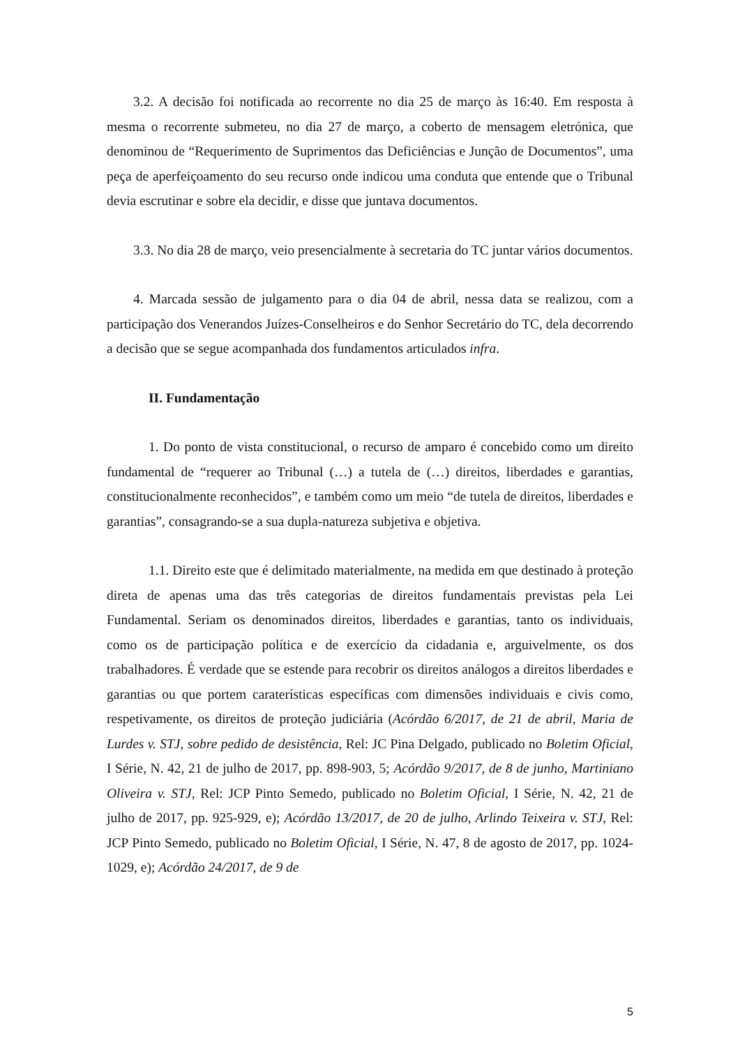3.2. A decisão foi notificada ao recorrente no dia 25 de março às 16:40. Em resposta à mesma o recorrente submeteu, no dia 27 de março, a coberto de mensagem eletrónica, que denominou de “Requerimento de Suprimentos das Deficiências e Junção de Documentos”, uma peça de aperfeiçoamento do seu recurso onde indicou uma conduta que entende que o Tribunal devia escrutinar e sobre ela decidir, e disse que juntava documentos.
3.3. No dia 28 de março, veio presencialmente à secretaria do TC juntar vários documentos.
4. Marcada sessão de julgamento para o dia 04 de abril, nessa data se realizou, com a participação dos Venerandos Juízes-Conselheiros e do Senhor Secretário do TC, dela decorrendo a decisão que se segue acompanhada dos fundamentos articulados infra.
II. Fundamentação
1. Do ponto de vista constitucional, o recurso de amparo é concebido como um direito fundamental de “requerer ao Tribunal (…) a tutela de (…) direitos, liberdades e garantias, constitucionalmente reconhecidos”, e também como um meio “de tutela de direitos, liberdades e garantias”, consagrando-se a sua dupla-natureza subjetiva e objetiva.
1.1. Direito este que é delimitado materialmente, na medida em que destinado à proteção direta de apenas uma das três categorias de direitos fundamentais previstas pela Lei Fundamental. Seriam os denominados direitos, liberdades e garantias, tanto os individuais, como os de participação política e de exercício da cidadania e, arguivelmente, os dos trabalhadores. É verdade que se estende para recobrir os direitos análogos a direitos liberdades e garantias ou que portem caraterísticas específicas com dimensões individuais e civis como, respetivamente, os direitos de proteção judiciária (Acórdão 6/2017, de 21 de abril, Maria de Lurdes v. STJ, sobre pedido de desistência, Rel: JC Pina Delgado, publicado no Boletim Oficial, I Série, N. 42, 21 de julho de 2017, pp. 898-903, 5; Acórdão 9/2017, de 8 de junho, Martiniano Oliveira v. STJ, Rel: JCP Pinto Semedo, publicado no Boletim Oficial, I Série, N. 42, 21 de julho de 2017, pp. 925-929, e); Acórdão 13/2017, de 20 de julho, Arlindo Teixeira v. STJ, Rel: JCP Pinto Semedo, publicado no Boletim Oficial, I Série, N. 47, 8 de agosto de 2017, pp. 1024-1029, e); Acórdão 24/2017, de 9 de
5